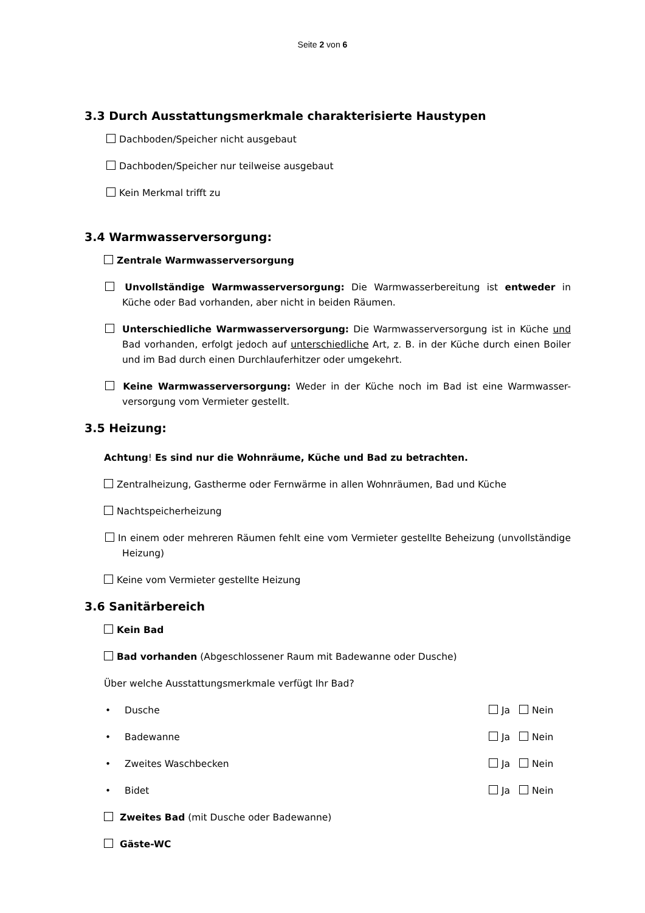Seite 2 von 6
3.3 Durch Ausstattungsmerkmale charakterisierte Haustypen
Dachboden/Speicher nicht ausgebaut
Dachboden/Speicher nur teilweise ausgebaut
Kein Merkmal trifft zu
3.4 Warmwasserversorgung:
Zentrale Warmwasserversorgung
Unvollständige Warmwasserversorgung: Die Warmwasserbereitung ist entweder in Küche oder Bad vorhanden, aber nicht in beiden Räumen.
Unterschiedliche Warmwasserversorgung: Die Warmwasserversorgung ist in Küche und Bad vorhanden, erfolgt jedoch auf unterschiedliche Art, z. B. in der Küche durch einen Boiler und im Bad durch einen Durchlauferhitzer oder umgekehrt.
Keine Warmwasserversorgung: Weder in der Küche noch im Bad ist eine Warmwasser-versorgung vom Vermieter gestellt.
3.5 Heizung:
Achtung! Es sind nur die Wohnräume, Küche und Bad zu betrachten.
Zentralheizung, Gastherme oder Fernwärme in allen Wohnräumen, Bad und Küche
Nachtspeicherheizung
In einem oder mehreren Räumen fehlt eine vom Vermieter gestellte Beheizung (unvollständige Heizung)
Keine vom Vermieter gestellte Heizung
3.6 Sanitärbereich
Kein Bad
Bad vorhanden (Abgeschlossener Raum mit Badewanne oder Dusche)
Über welche Ausstattungsmerkmale verfügt Ihr Bad?
• Dusche Ja Nein
• Badewanne Ja Nein
• Zweites Waschbecken Ja Nein
• Bidet Ja Nein
Zweites Bad (mit Dusche oder Badewanne)
Gäste-WC